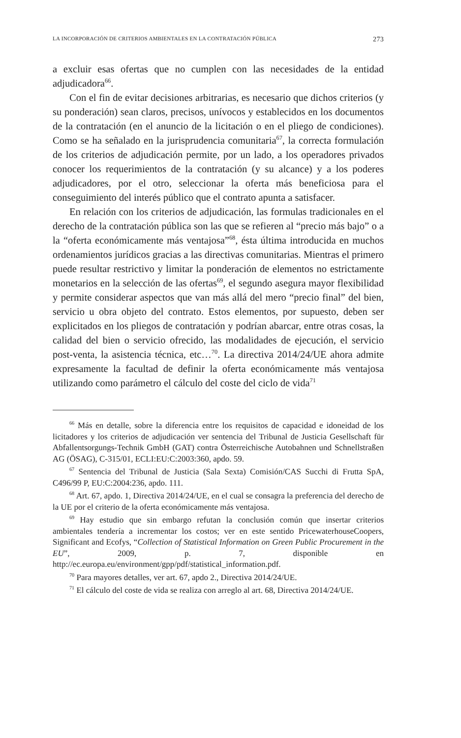LA INCORPORACIÓN DE CRITERIOS AMBIENTALES EN LA CONTRATACIÓN PÚBLICA 273
a excluir esas ofertas que no cumplen con las necesidades de la entidad adjudicadora<sup>66</sup>.
Con el fin de evitar decisiones arbitrarias, es necesario que dichos criterios (y su ponderación) sean claros, precisos, unívocos y establecidos en los documentos de la contratación (en el anuncio de la licitación o en el pliego de condiciones). Como se ha señalado en la jurisprudencia comunitaria<sup>67</sup>, la correcta formulación de los criterios de adjudicación permite, por un lado, a los operadores privados conocer los requerimientos de la contratación (y su alcance) y a los poderes adjudicadores, por el otro, seleccionar la oferta más beneficiosa para el conseguimiento del interés público que el contrato apunta a satisfacer.
En relación con los criterios de adjudicación, las formulas tradicionales en el derecho de la contratación pública son las que se refieren al “precio más bajo” o a la “oferta económicamente más ventajosa”<sup>68</sup>, ésta última introducida en muchos ordenamientos jurídicos gracias a las directivas comunitarias. Mientras el primero puede resultar restrictivo y limitar la ponderación de elementos no estrictamente monetarios en la selección de las ofertas<sup>69</sup>, el segundo asegura mayor flexibilidad y permite considerar aspectos que van más allá del mero “precio final” del bien, servicio u obra objeto del contrato. Estos elementos, por supuesto, deben ser explicitados en los pliegos de contratación y podrían abarcar, entre otras cosas, la calidad del bien o servicio ofrecido, las modalidades de ejecución, el servicio post-venta, la asistencia técnica, etc…<sup>70</sup>. La directiva 2014/24/UE ahora admite expresamente la facultad de definir la oferta económicamente más ventajosa utilizando como parámetro el cálculo del coste del ciclo de vida<sup>71</sup>
<sup>66</sup> Más en detalle, sobre la diferencia entre los requisitos de capacidad e idoneidad de los licitadores y los criterios de adjudicación ver sentencia del Tribunal de Justicia Gesellschaft für Abfallentsorgungs-Technik GmbH (GAT) contra Österreichische Autobahnen und Schnellstraßen AG (ÖSAG), C-315/01, ECLI:EU:C:2003:360, apdo. 59.
<sup>67</sup> Sentencia del Tribunal de Justicia (Sala Sexta) Comisión/CAS Succhi di Frutta SpA, C496/99 P, EU:C:2004:236, apdo. 111.
<sup>68</sup> Art. 67, apdo. 1, Directiva 2014/24/UE, en el cual se consagra la preferencia del derecho de la UE por el criterio de la oferta económicamente más ventajosa.
<sup>69</sup> Hay estudio que sin embargo refutan la conclusión común que insertar criterios ambientales tendería a incrementar los costos; ver en este sentido PricewaterhouseCoopers, Significant and Ecofys, “Collection of Statistical Information on Green Public Procurement in the EU”, 2009, p. 7, disponible en http://ec.europa.eu/environment/gpp/pdf/statistical_information.pdf.
<sup>70</sup> Para mayores detalles, ver art. 67, apdo 2., Directiva 2014/24/UE.
<sup>71</sup> El cálculo del coste de vida se realiza con arreglo al art. 68, Directiva 2014/24/UE.